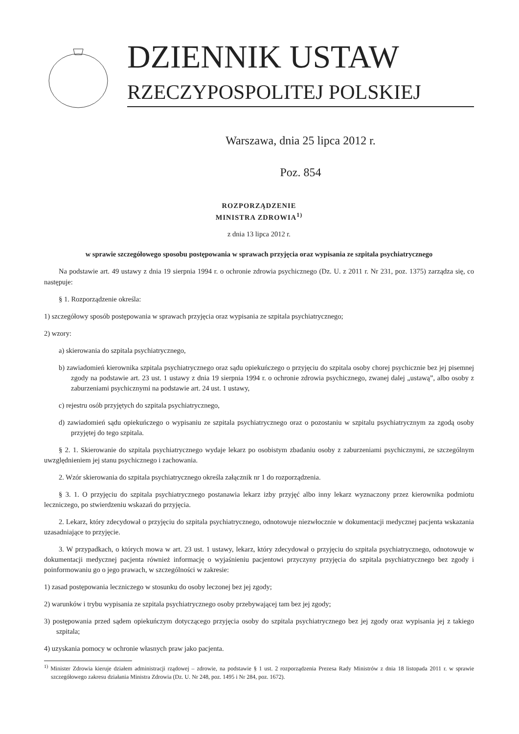DZIENNIK USTAW
RZECZYPOSPOLITEJ POLSKIEJ
Warszawa, dnia 25 lipca 2012 r.
Poz. 854
ROZPORZĄDZENIE
MINISTRA ZDROWIA<sup>1)</sup>
z dnia 13 lipca 2012 r.
w sprawie szczegółowego sposobu postępowania w sprawach przyjęcia oraz wypisania ze szpitala psychiatrycznego
Na podstawie art. 49 ustawy z dnia 19 sierpnia 1994 r. o ochronie zdrowia psychicznego (Dz. U. z 2011 r. Nr 231, poz. 1375) zarządza się, co następuje:
§ 1. Rozporządzenie określa:
1) szczegółowy sposób postępowania w sprawach przyjęcia oraz wypisania ze szpitala psychiatrycznego;
2) wzory:
a) skierowania do szpitala psychiatrycznego,
b) zawiadomień kierownika szpitala psychiatrycznego oraz sądu opiekuńczego o przyjęciu do szpitala osoby chorej psychicznie bez jej pisemnej zgody na podstawie art. 23 ust. 1 ustawy z dnia 19 sierpnia 1994 r. o ochronie zdrowia psychicznego, zwanej dalej „ustawą”, albo osoby z zaburzeniami psychicznymi na podstawie art. 24 ust. 1 ustawy,
c) rejestru osób przyjętych do szpitala psychiatrycznego,
d) zawiadomień sądu opiekuńczego o wypisaniu ze szpitala psychiatrycznego oraz o pozostaniu w szpitalu psychiatrycznym za zgodą osoby przyjętej do tego szpitala.
§ 2. 1. Skierowanie do szpitala psychiatrycznego wydaje lekarz po osobistym zbadaniu osoby z zaburzeniami psychicznymi, ze szczególnym uwzględnieniem jej stanu psychicznego i zachowania.
2. Wzór skierowania do szpitala psychiatrycznego określa załącznik nr 1 do rozporządzenia.
§ 3. 1. O przyjęciu do szpitala psychiatrycznego postanawia lekarz izby przyjęć albo inny lekarz wyznaczony przez kierownika podmiotu leczniczego, po stwierdzeniu wskazań do przyjęcia.
2. Lekarz, który zdecydował o przyjęciu do szpitala psychiatrycznego, odnotowuje niezwłocznie w dokumentacji medycznej pacjenta wskazania uzasadniające to przyjęcie.
3. W przypadkach, o których mowa w art. 23 ust. 1 ustawy, lekarz, który zdecydował o przyjęciu do szpitala psychiatrycznego, odnotowuje w dokumentacji medycznej pacjenta również informację o wyjaśnieniu pacjentowi przyczyny przyjęcia do szpitala psychiatrycznego bez zgody i poinformowaniu go o jego prawach, w szczególności w zakresie:
1) zasad postępowania leczniczego w stosunku do osoby leczonej bez jej zgody;
2) warunków i trybu wypisania ze szpitala psychiatrycznego osoby przebywającej tam bez jej zgody;
3) postępowania przed sądem opiekuńczym dotyczącego przyjęcia osoby do szpitala psychiatrycznego bez jej zgody oraz wypisania jej z takiego szpitala;
4) uzyskania pomocy w ochronie własnych praw jako pacjenta.
<sup>1)</sup> Minister Zdrowia kieruje działem administracji rządowej – zdrowie, na podstawie § 1 ust. 2 rozporządzenia Prezesa Rady Ministrów z dnia 18 listopada 2011 r. w sprawie szczegółowego zakresu działania Ministra Zdrowia (Dz. U. Nr 248, poz. 1495 i Nr 284, poz. 1672).